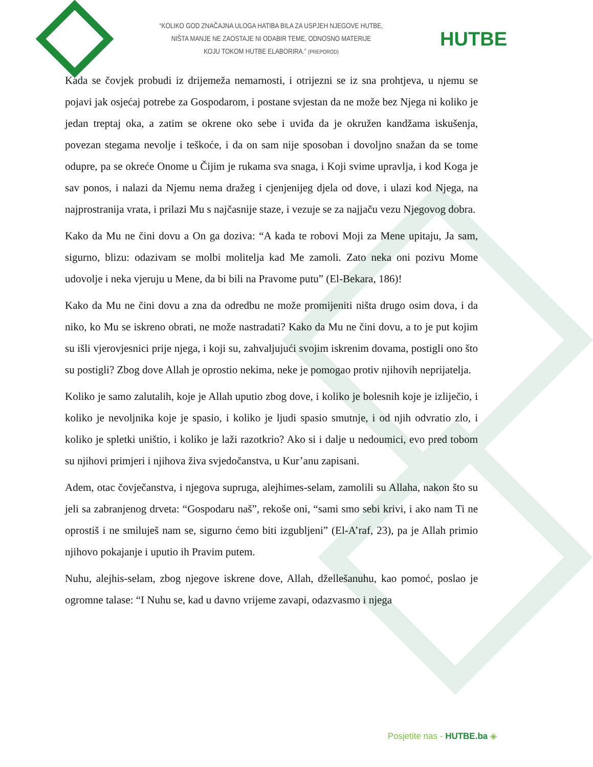“KOLIKO GOD ZNAČAJNA ULOGA HATIBA BILA ZA USPJEH NJEGOVE HUTBE,
NIŠTA MANJE NE ZAOSTAJE NI ODABIR TEME, ODNOSNO MATERIJE
KOJU TOKOM HUTBE ELABORIRA.” (PREPOROD)
HUTBE
Kada se čovjek probudi iz drijemeža nemarnosti, i otrijezni se iz sna prohtjeva, u njemu se pojavi jak osjećaj potrebe za Gospodarom, i postane svjestan da ne može bez Njega ni koliko je jedan treptaj oka, a zatim se okrene oko sebe i uviđa da je okružen kandžama iskušenja, povezan stegama nevolje i teškoće, i da on sam nije sposoban i dovoljno snažan da se tome odupre, pa se okreće Onome u Čijim je rukama sva snaga, i Koji svime upravlja, i kod Koga je sav ponos, i nalazi da Njemu nema dražeg i cjenjenijeg djela od dove, i ulazi kod Njega, na najprostranija vrata, i prilazi Mu s najčasnije staze, i vezuje se za najjaču vezu Njegovog dobra.
Kako da Mu ne čini dovu a On ga doziva: “A kada te robovi Moji za Mene upitaju, Ja sam, sigurno, blizu: odazivam se molbi molitelja kad Me zamoli. Zato neka oni pozivu Mome udovolje i neka vjeruju u Mene, da bi bili na Pravome putu” (El-Bekara, 186)!
Kako da Mu ne čini dovu a zna da odredbu ne može promijeniti ništa drugo osim dova, i da niko, ko Mu se iskreno obrati, ne može nastradati? Kako da Mu ne čini dovu, a to je put kojim su išli vjerovjesnici prije njega, i koji su, zahvaljujući svojim iskrenim dovama, postigli ono što su postigli? Zbog dove Allah je oprostio nekima, neke je pomogao protiv njihovih neprijatelja.
Koliko je samo zalutalih, koje je Allah uputio zbog dove, i koliko je bolesnih koje je izliječio, i koliko je nevoljnika koje je spasio, i koliko je ljudi spasio smutnje, i od njih odvratio zlo, i koliko je spletki uništio, i koliko je laži razotkrio? Ako si i dalje u nedoumici, evo pred tobom su njihovi primjeri i njihova živa svjedočanstva, u Kur’anu zapisani.
Adem, otac čovječanstva, i njegova supruga, alejhimes-selam, zamolili su Allaha, nakon što su jeli sa zabranjenog drveta: “Gospodaru naš”, rekoše oni, “sami smo sebi krivi, i ako nam Ti ne oprostiš i ne smiluješ nam se, sigurno ćemo biti izgubljeni” (El-A’raf, 23), pa je Allah primio njihovo pokajanje i uputio ih Pravim putem.
Nuhu, alejhis-selam, zbog njegove iskrene dove, Allah, džellešanuhu, kao pomoć, poslao je ogromne talase: “I Nuhu se, kad u davno vrijeme zavapi, odazvasmo i njega
Posjetite nas - HUTBE.ba ◈